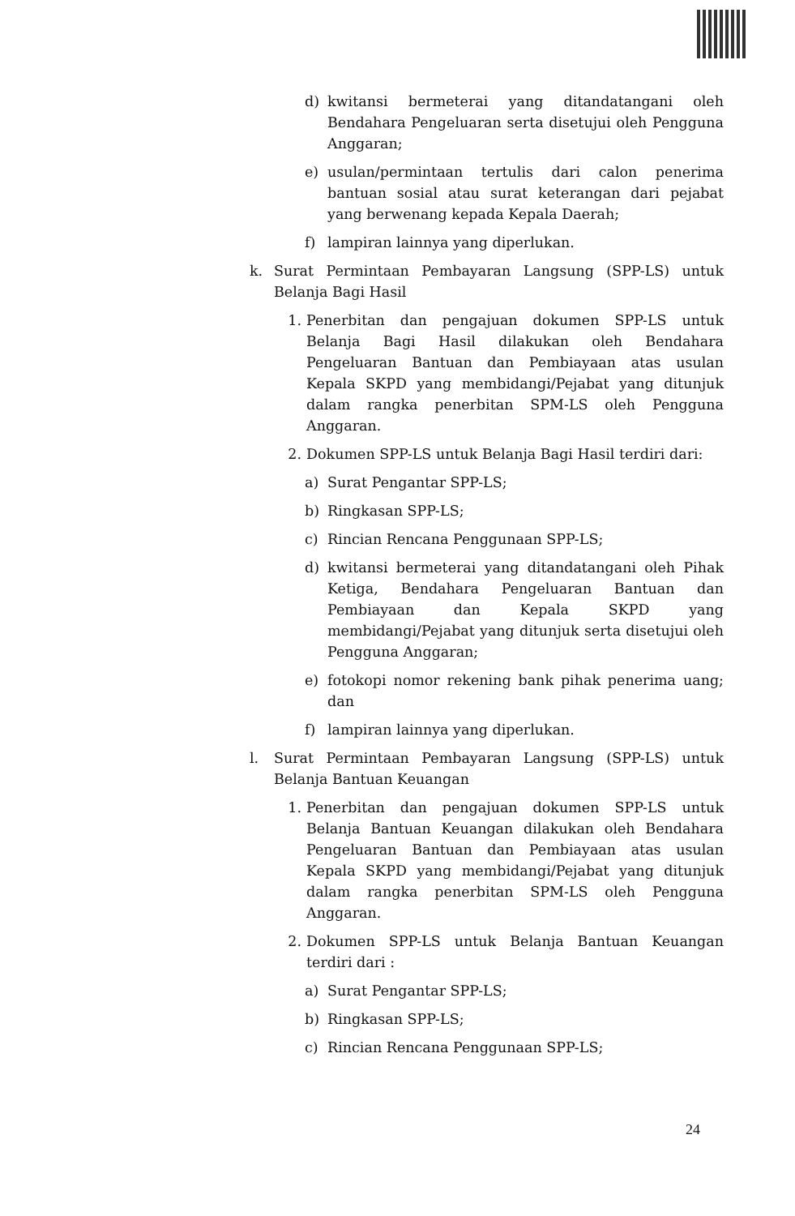d) kwitansi bermeterai yang ditandatangani oleh Bendahara Pengeluaran serta disetujui oleh Pengguna Anggaran;
e) usulan/permintaan tertulis dari calon penerima bantuan sosial atau surat keterangan dari pejabat yang berwenang kepada Kepala Daerah;
f) lampiran lainnya yang diperlukan.
k. Surat Permintaan Pembayaran Langsung (SPP-LS) untuk Belanja Bagi Hasil
1. Penerbitan dan pengajuan dokumen SPP-LS untuk Belanja Bagi Hasil dilakukan oleh Bendahara Pengeluaran Bantuan dan Pembiayaan atas usulan Kepala SKPD yang membidangi/Pejabat yang ditunjuk dalam rangka penerbitan SPM-LS oleh Pengguna Anggaran.
2. Dokumen SPP-LS untuk Belanja Bagi Hasil terdiri dari:
a) Surat Pengantar SPP-LS;
b) Ringkasan SPP-LS;
c) Rincian Rencana Penggunaan SPP-LS;
d) kwitansi bermeterai yang ditandatangani oleh Pihak Ketiga, Bendahara Pengeluaran Bantuan dan Pembiayaan dan Kepala SKPD yang membidangi/Pejabat yang ditunjuk serta disetujui oleh Pengguna Anggaran;
e) fotokopi nomor rekening bank pihak penerima uang; dan
f) lampiran lainnya yang diperlukan.
l. Surat Permintaan Pembayaran Langsung (SPP-LS) untuk Belanja Bantuan Keuangan
1. Penerbitan dan pengajuan dokumen SPP-LS untuk Belanja Bantuan Keuangan dilakukan oleh Bendahara Pengeluaran Bantuan dan Pembiayaan atas usulan Kepala SKPD yang membidangi/Pejabat yang ditunjuk dalam rangka penerbitan SPM-LS oleh Pengguna Anggaran.
2. Dokumen SPP-LS untuk Belanja Bantuan Keuangan terdiri dari :
a) Surat Pengantar SPP-LS;
b) Ringkasan SPP-LS;
c) Rincian Rencana Penggunaan SPP-LS;
24